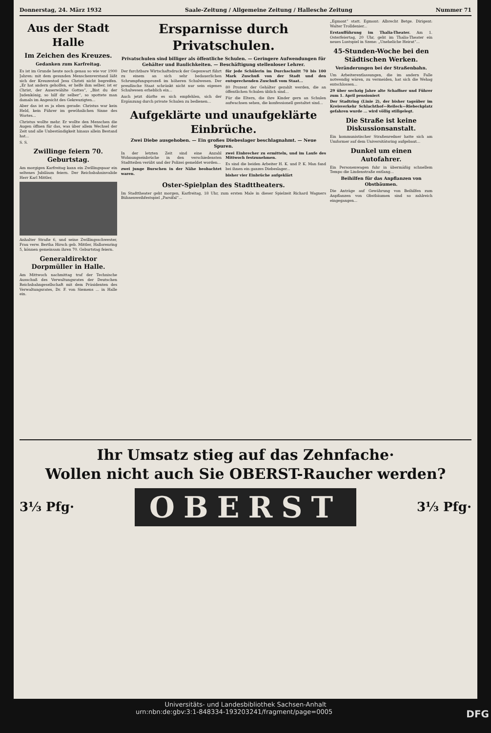Donnerstag, 24. März 1932 Saale-Zeitung / Allgemeine Zeitung / Hallesche Zeitung Nummer 71
Aus der Stadt Halle
Im Zeichen des Kreuzes.
Gedanken zum Karfreitag.
Es ist im Grunde heute noch genau so wie vor 1900 Jahren: mit dem gesunden Menschenverstand läßt sich der Kreuzestod Jesu Christi nicht begreifen. „Er hat andern geholfen, er helfe ihm selber, ist er Christ, der Auserwählte Gottes“, „Bist du der Judenkönig, so hilf dir selber“, so spottete man damals im Angesicht des Gekreuzigten...
Aber das ist es ja eben gerade: Christus war kein Held, kein Führer im gewöhnlichen Sinne des Wortes...
Christus wollte mehr. Er wollte den Menschen die Augen öffnen für das, was über allem Wechsel der Zeit und alle Unbeständigkeit hinaus allein Bestand hat...
S. S.
Zwillinge feiern 70. Geburtstag.
Am morgigen Karfreitag kann ein Zwillingspaar ein seltenes Jubiläum feiern. Der Reichsbahninvalide Herr Karl Mittler,
Anhalter Straße 6, und seine Zwillingsschwester, Frau verw. Bertha Hirsch geb. Mittler, Hallorenring 5, können gemeinsam ihren 70. Geburtstag feiern.
Generaldirektor Dorpmüller in Halle.
Am Mittwoch nachmittag traf der Technische Ausschuß des Verwaltungsrates der Deutschen Reichsbahngesellschaft mit dem Präsidenten des Verwaltungsrates, Dr. F. von Siemens ... in Halle ein.
Ersparnisse durch Privatschulen.
Privatschulen sind billiger als öffentliche Schulen. — Geringere Aufwendungen für Gehälter und Baulichkeiten. — Beschäftigung stellenloser Lehrer.
Der furchtbare Wirtschaftsdruck der Gegenwart führt zu einem an sich sehr bedauerlichen Schrumpfungsprozeß im höheren Schulwesen. Der preußische Staat schränkt nicht nur sein eigenes Schulwesen erheblich ein...
Auch jetzt dürfte es sich empfehlen, sich der Ergänzung durch private Schulen zu bedienen...
für jede Schülerin im Durchschnitt 70 bis 100 Mark Zuschuß von der Stadt und den entsprechenden Zuschuß vom Staat...
80 Prozent der Gehälter gezahlt werden, die an öffentlichen Schulen üblich sind...
Für die Eltern, die ihre Kinder gern an Schulen aufwachsen sehen, die konfessionell gestaltet sind...
Aufgeklärte und unaufgeklärte Einbrüche.
Zwei Diebe ausgehoben. — Ein großes Diebeslager beschlagnahmt. — Neue Spuren.
In der letzten Zeit sind eine Anzahl Wohnungseinbrüche in den verschiedensten Stadtteilen verübt und der Polizei gemeldet worden...
zwei junge Burschen in der Nähe beobachtet waren.
zwei Einbrecher zu ermitteln, und im Laufe des Mittwoch festzunehmen.
Es sind die beiden Arbeiter H. K. und P. K. Man fand bei ihnen ein ganzes Diebeslager...
bisher vier Einbrüche aufgeklärt
Oster-Spielplan des Stadttheaters.
Im Stadttheater geht morgen, Karfreitag, 18 Uhr, zum ersten Male in dieser Spielzeit Richard Wagners Bühnenweihfestspiel „Parsifal“...
„Egmont“ statt. Egmont: Albrecht Betge. Dirigent: Walter Trolldenier...
Erstaufführung im Thalia-Theater. Am 1. Osterfeiertag, 20 Uhr, geht im Thalia-Theater ein neues Lustspiel in Szene: „Uneheliche Heirat“...
45-Stunden-Woche bei den Städtischen Werken.
Veränderungen bei der Straßenbahn.
Um Arbeiterentlassungen, die im andern Falle notwendig wären, zu vermeiden, hat sich die Wehag entschlossen...
29 über sechzig Jahre alte Schaffner und Führer zum 1. April pensioniert
Der Stadtring (Linie 2), der bisher tagsüber im Kreisverkehr Schlachthof—Reileck—Riebeckplatz gefahren wurde ... wird völlig stillgelegt.
Die Straße ist keine Diskussionsanstalt.
Ein kommunistischer Straßenredner hatte sich am Umformer auf dem Universitätsring aufgebaut...
Dunkel um einen Autofahrer.
Ein Personenwagen fuhr in übermäßig schnellem Tempo die Lindenstraße entlang...
Beihilfen für das Anpflanzen von Obstbäumen.
Die Anträge auf Gewährung von Beihilfen zum Anpflanzen von Obstbäumen sind so zahlreich eingegangen...
Ihr Umsatz stieg auf das Zehnfache·
Wollen nicht auch Sie OBERST-Raucher werden?
3⅓ Pfg· OBERST 3⅓ Pfg·
Universitäts- und Landesbibliothek Sachsen-Anhalt
urn:nbn:de:gbv:3:1-848334-193203241/fragment/page=0005 DFG